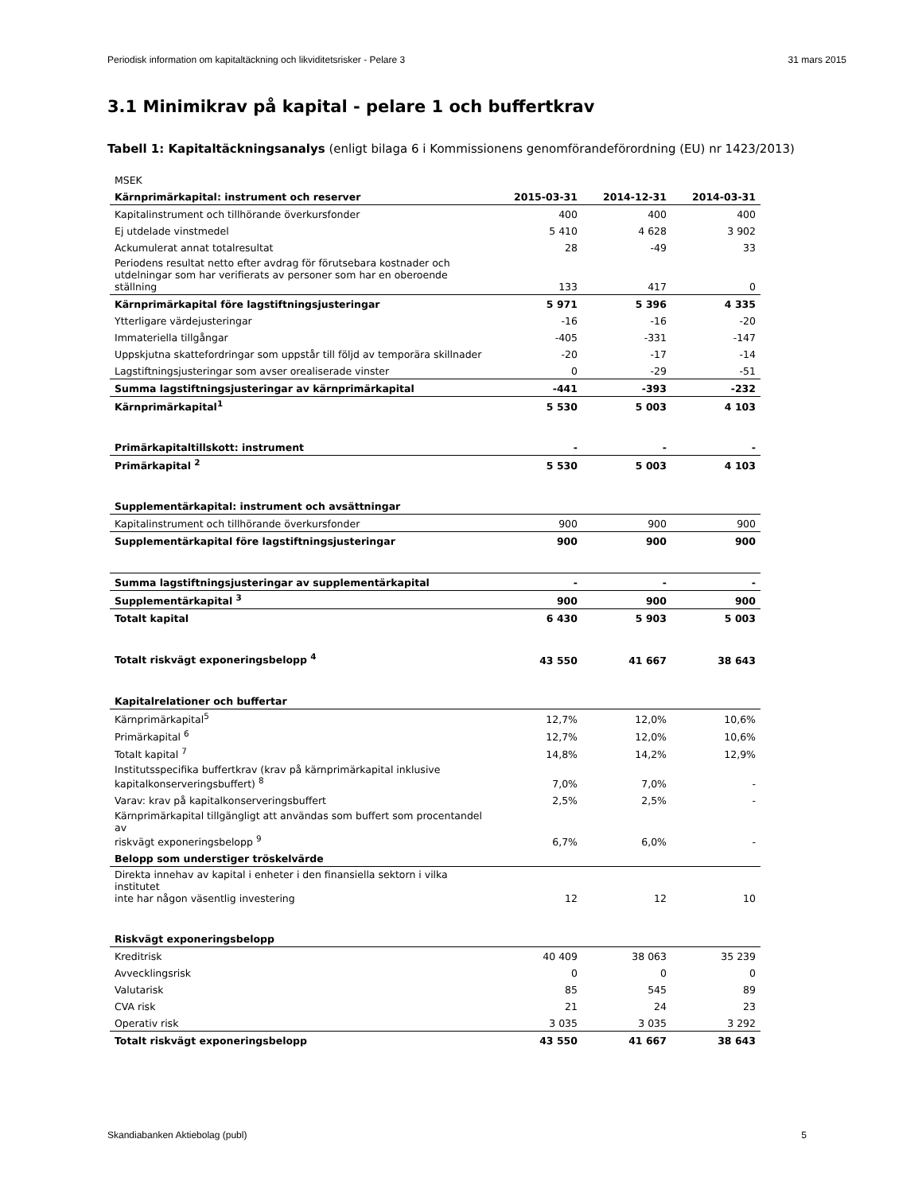Periodisk information om kapitaltäckning och likviditetsrisker - Pelare 3 31 mars 2015
3.1 Minimikrav på kapital - pelare 1 och buffertkrav
Tabell 1: Kapitaltäckningsanalys (enligt bilaga 6 i Kommissionens genomförandeförordning (EU) nr 1423/2013)
| MSEK | | | |
| Kärnprimärkapital: instrument och reserver | 2015-03-31 | 2014-12-31 | 2014-03-31 |
| Kapitalinstrument och tillhörande överkursfonder | 400 | 400 | 400 |
| Ej utdelade vinstmedel | 5 410 | 4 628 | 3 902 |
| Ackumulerat annat totalresultat | 28 | -49 | 33 |
| Periodens resultat netto efter avdrag för förutsebara kostnader och utdelningar som har verifierats av personer som har en oberoende ställning | 133 | 417 | 0 |
| Kärnprimärkapital före lagstiftningsjusteringar | 5 971 | 5 396 | 4 335 |
| Ytterligare värdejusteringar | -16 | -16 | -20 |
| Immateriella tillgångar | -405 | -331 | -147 |
| Uppskjutna skattefordringar som uppstår till följd av temporära skillnader | -20 | -17 | -14 |
| Lagstiftningsjusteringar som avser orealiserade vinster | 0 | -29 | -51 |
| Summa lagstiftningsjusteringar av kärnprimärkapital | -441 | -393 | -232 |
| Kärnprimärkapital<sup>1</sup> | 5 530 | 5 003 | 4 103 |
| Primärkapitaltillskott: instrument | - | - | - |
| Primärkapital <sup>2</sup> | 5 530 | 5 003 | 4 103 |
| Supplementärkapital: instrument och avsättningar | | | |
| Kapitalinstrument och tillhörande överkursfonder | 900 | 900 | 900 |
| Supplementärkapital före lagstiftningsjusteringar | 900 | 900 | 900 |
| Summa lagstiftningsjusteringar av supplementärkapital | - | - | - |
| Supplementärkapital <sup>3</sup> | 900 | 900 | 900 |
| Totalt kapital | 6 430 | 5 903 | 5 003 |
| Totalt riskvägt exponeringsbelopp <sup>4</sup> | 43 550 | 41 667 | 38 643 |
| Kapitalrelationer och buffertar | | | |
| Kärnprimärkapital<sup>5</sup> | 12,7% | 12,0% | 10,6% |
| Primärkapital <sup>6</sup> | 12,7% | 12,0% | 10,6% |
| Totalt kapital <sup>7</sup> | 14,8% | 14,2% | 12,9% |
| Institutsspecifika buffertkrav (krav på kärnprimärkapital inklusive kapitalkonserveringsbuffert) <sup>8</sup> | 7,0% | 7,0% | - |
| Varav: krav på kapitalkonserveringsbuffert | 2,5% | 2,5% | - |
| Kärnprimärkapital tillgängligt att användas som buffert som procentandel av riskvägt exponeringsbelopp <sup>9</sup> | 6,7% | 6,0% | - |
| Belopp som understiger tröskelvärde | | | |
| Direkta innehav av kapital i enheter i den finansiella sektorn i vilka institutet inte har någon väsentlig investering | 12 | 12 | 10 |
| Riskvägt exponeringsbelopp | | | |
| Kreditrisk | 40 409 | 38 063 | 35 239 |
| Avvecklingsrisk | 0 | 0 | 0 |
| Valutarisk | 85 | 545 | 89 |
| CVA risk | 21 | 24 | 23 |
| Operativ risk | 3 035 | 3 035 | 3 292 |
| Totalt riskvägt exponeringsbelopp | 43 550 | 41 667 | 38 643 |
Skandiabanken Aktiebolag (publ) 5